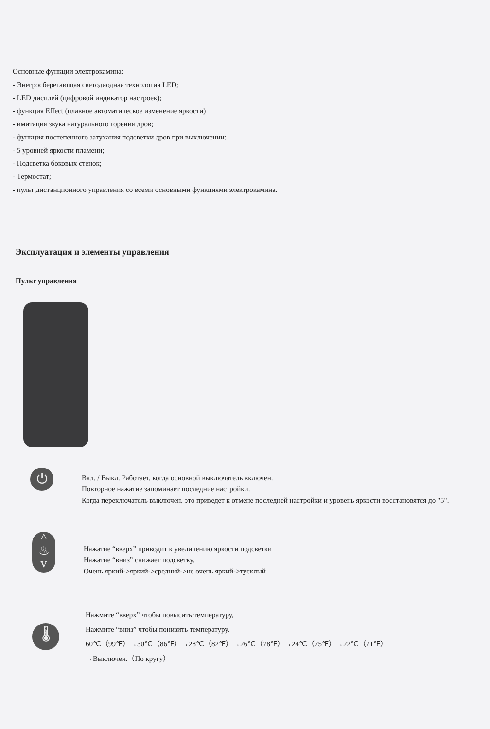Основные функции электрокамина:
- Энегросберегающая светодиодная технология LED;
- LED дисплей (цифровой индикатор настроек);
- функция Effect (плавное автоматическое изменение яркости)
- имитация звука натурального горения дров;
- функция постепенного затухания подсветки дров при выключении;
- 5 уровней яркости пламени;
- Подсветка боковых стенок;
- Термостат;
- пульт дистанционного управления со всеми основными функциями электрокамина.
Эксплуатация и элементы управления
Пульт управления
⏻
Вкл. / Выкл. Работает, когда основной выключатель включен.
Повторное нажатие запоминает последние настройки.
Когда переключатель выключен, это приведет к отмене последней настройки и уровень яркости восстановятся до "5".
^
♨
v
Нажатие “вверх” приводит к увеличению яркости подсветки
Нажатие “вниз” снижает подсветку.
Очень яркий->яркий->средний->не очень яркий->тусклый
🌡
Нажмите “вверх” чтобы повысить температуру,
Нажмите “вниз” чтобы понизить температуру.
60℃（99℉）→30℃（86℉）→28℃（82℉）→26℃（78℉）→24℃（75℉）→22℃（71℉）
→Выключен.（По кругу）